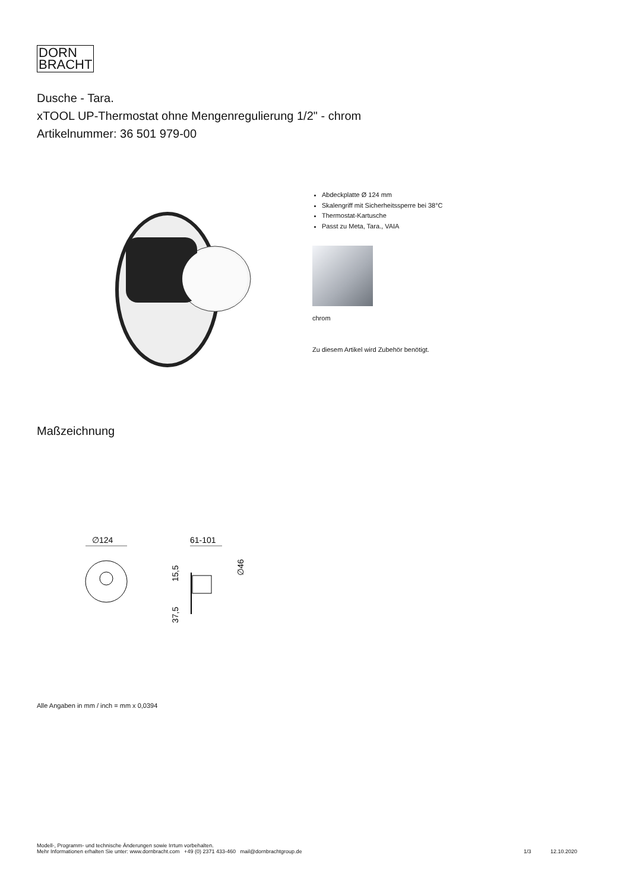DORN
BRACHT
Dusche - Tara.
xTOOL UP-Thermostat ohne Mengenregulierung 1/2" - chrom
Artikelnummer: 36 501 979-00
Abdeckplatte Ø 124 mm
Skalengriff mit Sicherheitssperre bei 38°C
Thermostat-Kartusche
Passt zu Meta, Tara., VAIA
chrom
Zu diesem Artikel wird Zubehör benötigt.
Maßzeichnung
∅124
61-101
15,5
37,5
∅46
Alle Angaben in mm / inch = mm x 0,0394
Modell-, Programm- und technische Änderungen sowie Irrtum vorbehalten.
Mehr Informationen erhalten Sie unter: www.dornbracht.com +49 (0) 2371 433-460 mail@dornbrachtgroup.de
1/3 12.10.2020